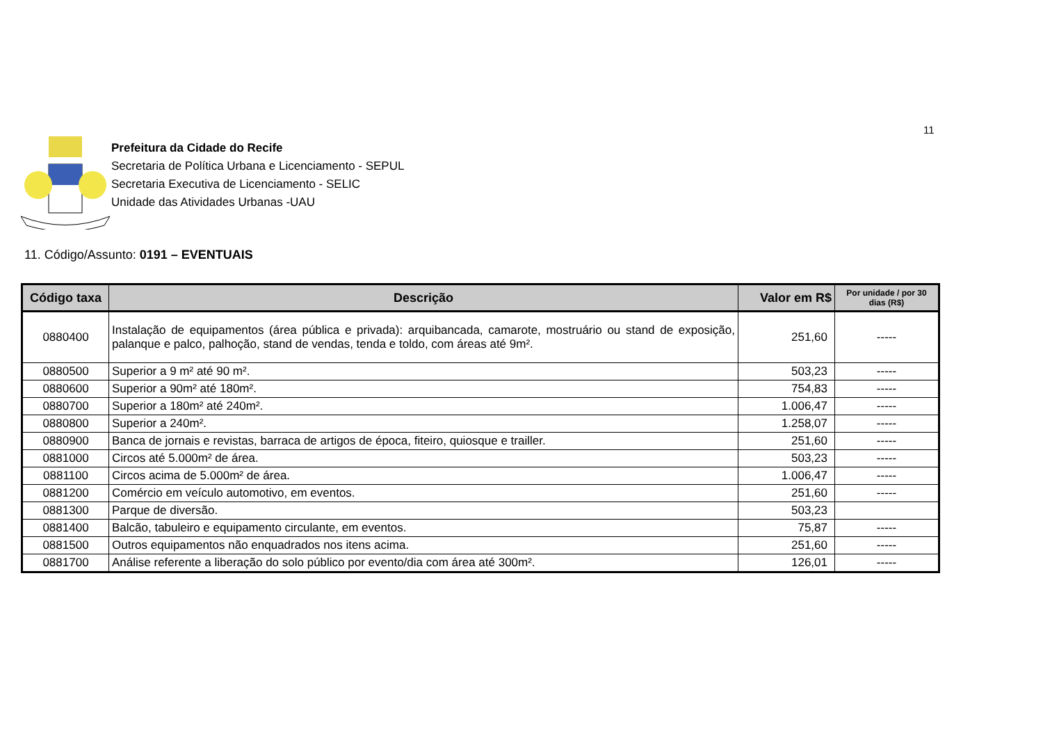11
Prefeitura da Cidade do Recife
Secretaria de Política Urbana e Licenciamento - SEPUL
Secretaria Executiva de Licenciamento - SELIC
Unidade das Atividades Urbanas -UAU
11. Código/Assunto: 0191 – EVENTUAIS
| Código taxa | Descrição | Valor em R$ | Por unidade / por 30 dias (R$) |
| --- | --- | --- | --- |
| 0880400 | Instalação de equipamentos (área pública e privada): arquibancada, camarote, mostruário ou stand de exposição, palanque e palco, palhoção, stand de vendas, tenda e toldo, com áreas até 9m². | 251,60 | ----- |
| 0880500 | Superior a 9 m² até 90 m². | 503,23 | ----- |
| 0880600 | Superior a 90m² até 180m². | 754,83 | ----- |
| 0880700 | Superior a 180m² até 240m². | 1.006,47 | ----- |
| 0880800 | Superior a 240m². | 1.258,07 | ----- |
| 0880900 | Banca de jornais e revistas, barraca de artigos de época, fiteiro, quiosque e trailler. | 251,60 | ----- |
| 0881000 | Circos até 5.000m² de área. | 503,23 | ----- |
| 0881100 | Circos acima de 5.000m² de área. | 1.006,47 | ----- |
| 0881200 | Comércio em veículo automotivo, em eventos. | 251,60 | ----- |
| 0881300 | Parque de diversão. | 503,23 | |
| 0881400 | Balcão, tabuleiro e equipamento circulante, em eventos. | 75,87 | ----- |
| 0881500 | Outros equipamentos não enquadrados nos itens acima. | 251,60 | ----- |
| 0881700 | Análise referente a liberação do solo público por evento/dia com área até 300m². | 126,01 | ----- |